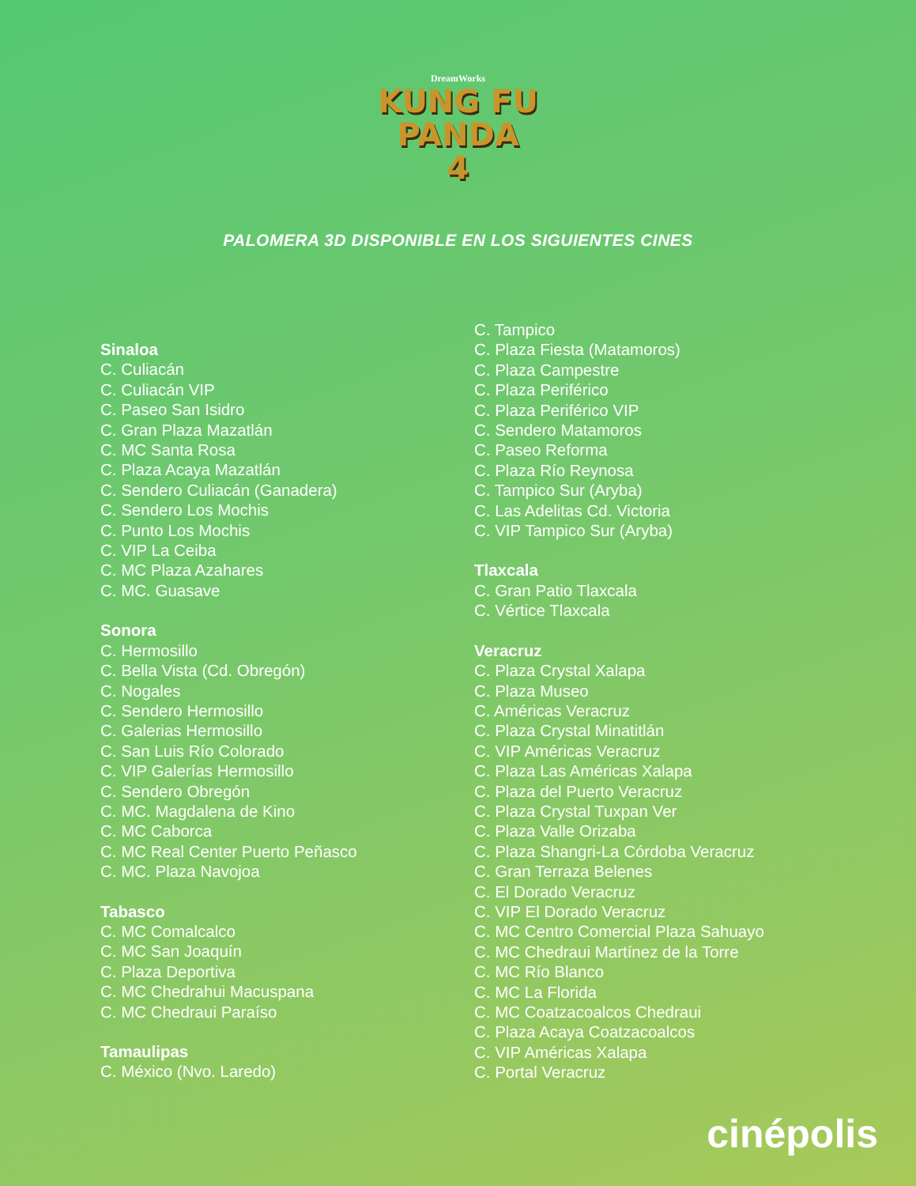DreamWorks
KUNG FU
PANDA
4
PALOMERA 3D DISPONIBLE EN LOS SIGUIENTES CINES
Sinaloa
C. Culiacán
C. Culiacán VIP
C. Paseo San Isidro
C. Gran Plaza Mazatlán
C. MC Santa Rosa
C. Plaza Acaya Mazatlán
C. Sendero Culiacán (Ganadera)
C. Sendero Los Mochis
C. Punto Los Mochis
C. VIP La Ceiba
C. MC Plaza Azahares
C. MC. Guasave
Sonora
C. Hermosillo
C. Bella Vista (Cd. Obregón)
C. Nogales
C. Sendero Hermosillo
C. Galerias Hermosillo
C. San Luis Río Colorado
C. VIP Galerías Hermosillo
C. Sendero Obregón
C. MC. Magdalena de Kino
C. MC Caborca
C. MC Real Center Puerto Peñasco
C. MC. Plaza Navojoa
Tabasco
C. MC Comalcalco
C. MC San Joaquín
C. Plaza Deportiva
C. MC Chedrahui Macuspana
C. MC Chedraui Paraíso
Tamaulipas
C. México (Nvo. Laredo)
C. Tampico
C. Plaza Fiesta (Matamoros)
C. Plaza Campestre
C. Plaza Periférico
C. Plaza Periférico VIP
C. Sendero Matamoros
C. Paseo Reforma
C. Plaza Río Reynosa
C. Tampico Sur (Aryba)
C. Las Adelitas Cd. Victoria
C. VIP Tampico Sur (Aryba)
Tlaxcala
C. Gran Patio Tlaxcala
C. Vértice Tlaxcala
Veracruz
C. Plaza Crystal Xalapa
C. Plaza Museo
C. Américas Veracruz
C. Plaza Crystal Minatitlán
C. VIP Américas Veracruz
C. Plaza Las Américas Xalapa
C. Plaza del Puerto Veracruz
C. Plaza Crystal Tuxpan Ver
C. Plaza Valle Orizaba
C. Plaza Shangri-La Córdoba Veracruz
C. Gran Terraza Belenes
C. El Dorado Veracruz
C. VIP El Dorado Veracruz
C. MC Centro Comercial Plaza Sahuayo
C. MC Chedraui Martínez de la Torre
C. MC Río Blanco
C. MC La Florida
C. MC Coatzacoalcos Chedraui
C. Plaza Acaya Coatzacoalcos
C. VIP Américas Xalapa
C. Portal Veracruz
cinépolis